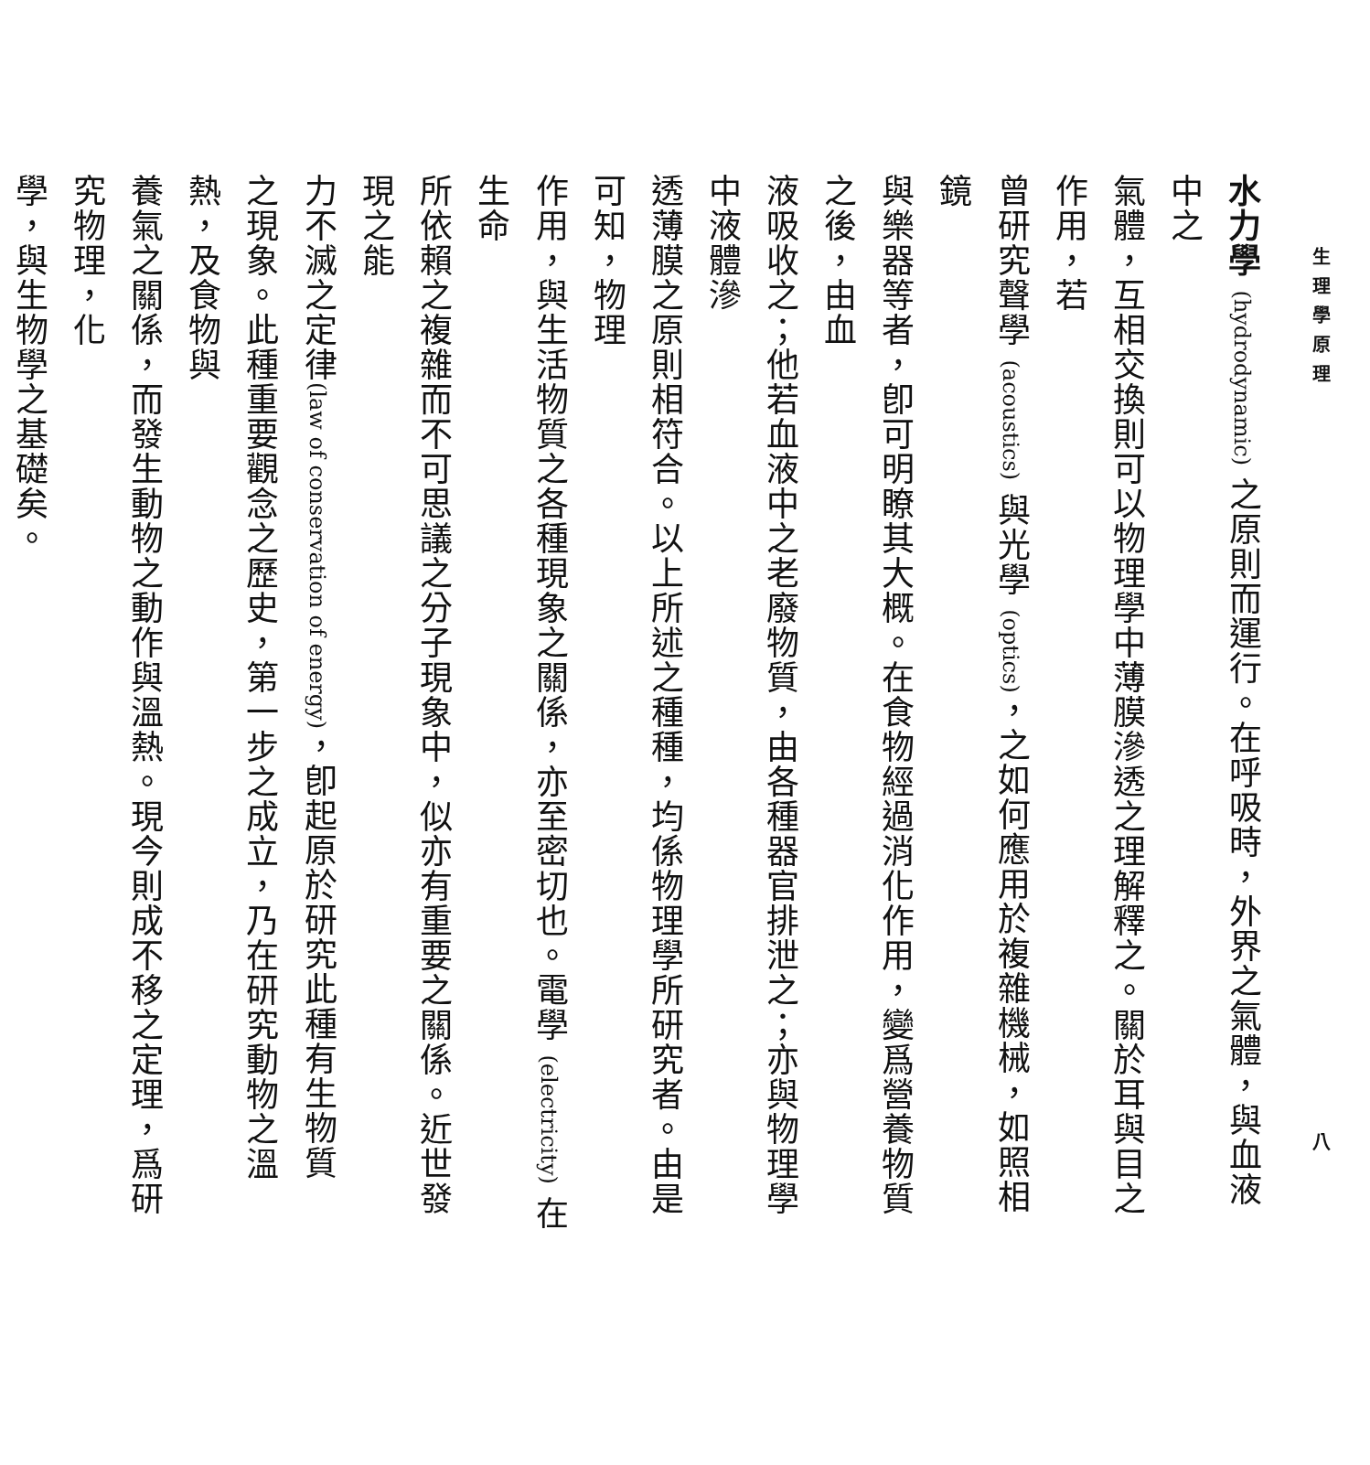生理學原理 八
水力學 (hydrodynamic) 之原則而運行。在呼吸時，外界之氣體，與血液中之
氣體，互相交換則可以物理學中薄膜滲透之理解釋之。關於耳與目之作用，若
曾研究聲學 (acoustics) 與光學 (optics)，之如何應用於複雜機械，如照相鏡
與樂器等者，卽可明瞭其大概。在食物經過消化作用，變爲營養物質之後，由血
液吸收之；他若血液中之老廢物質，由各種器官排泄之；亦與物理學中液體滲
透薄膜之原則相符合。以上所述之種種，均係物理學所研究者。由是可知，物理
作用，與生活物質之各種現象之關係，亦至密切也。電學 (electricity) 在生命
所依賴之複雜而不可思議之分子現象中，似亦有重要之關係。近世發現之能
力不滅之定律(law of conservation of energy)，卽起原於研究此種有生物質
之現象。此種重要觀念之歷史，第一步之成立，乃在研究動物之溫熱，及食物與
養氣之關係，而發生動物之動作與溫熱。現今則成不移之定理，爲研究物理，化
學，與生物學之基礎矣。